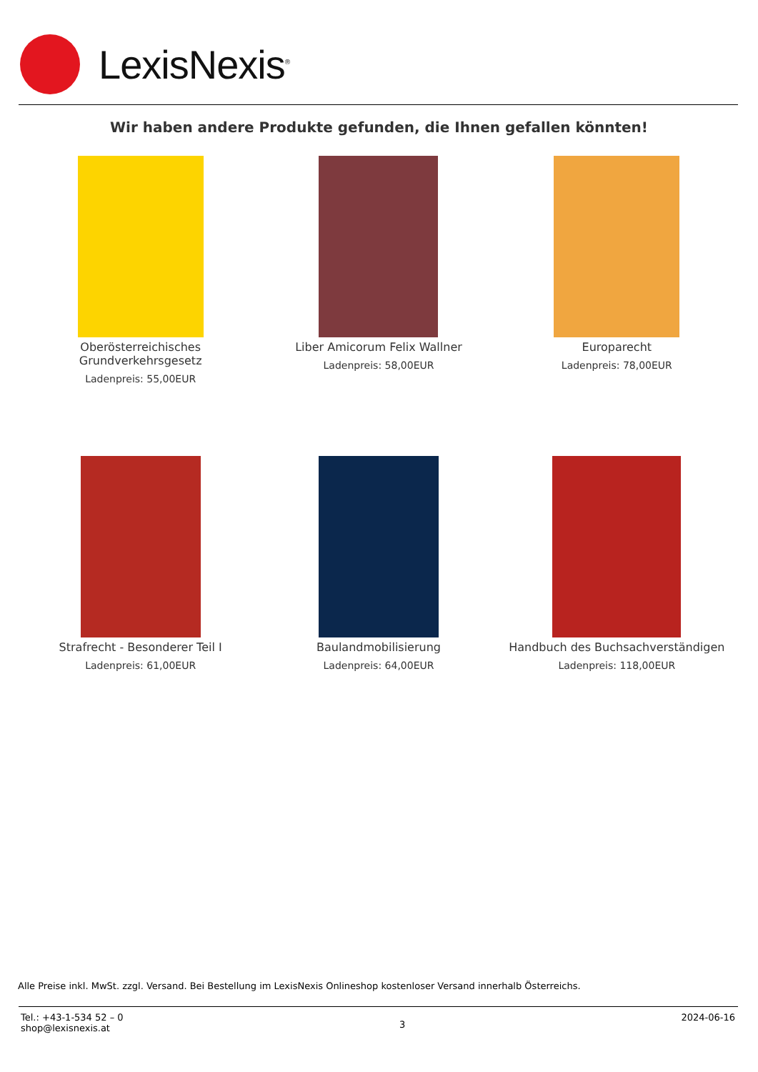LexisNexis<sup>®</sup>
Wir haben andere Produkte gefunden, die Ihnen gefallen könnten!
Oberösterreichisches Grundverkehrsgesetz
Ladenpreis: 55,00EUR
Liber Amicorum Felix Wallner
Ladenpreis: 58,00EUR
Europarecht
Ladenpreis: 78,00EUR
Strafrecht - Besonderer Teil I
Ladenpreis: 61,00EUR
Baulandmobilisierung
Ladenpreis: 64,00EUR
Handbuch des Buchsachverständigen
Ladenpreis: 118,00EUR
Alle Preise inkl. MwSt. zzgl. Versand. Bei Bestellung im LexisNexis Onlineshop kostenloser Versand innerhalb Österreichs.
Tel.: +43-1-534 52 – 0
shop@lexisnexis.at
3
2024-06-16